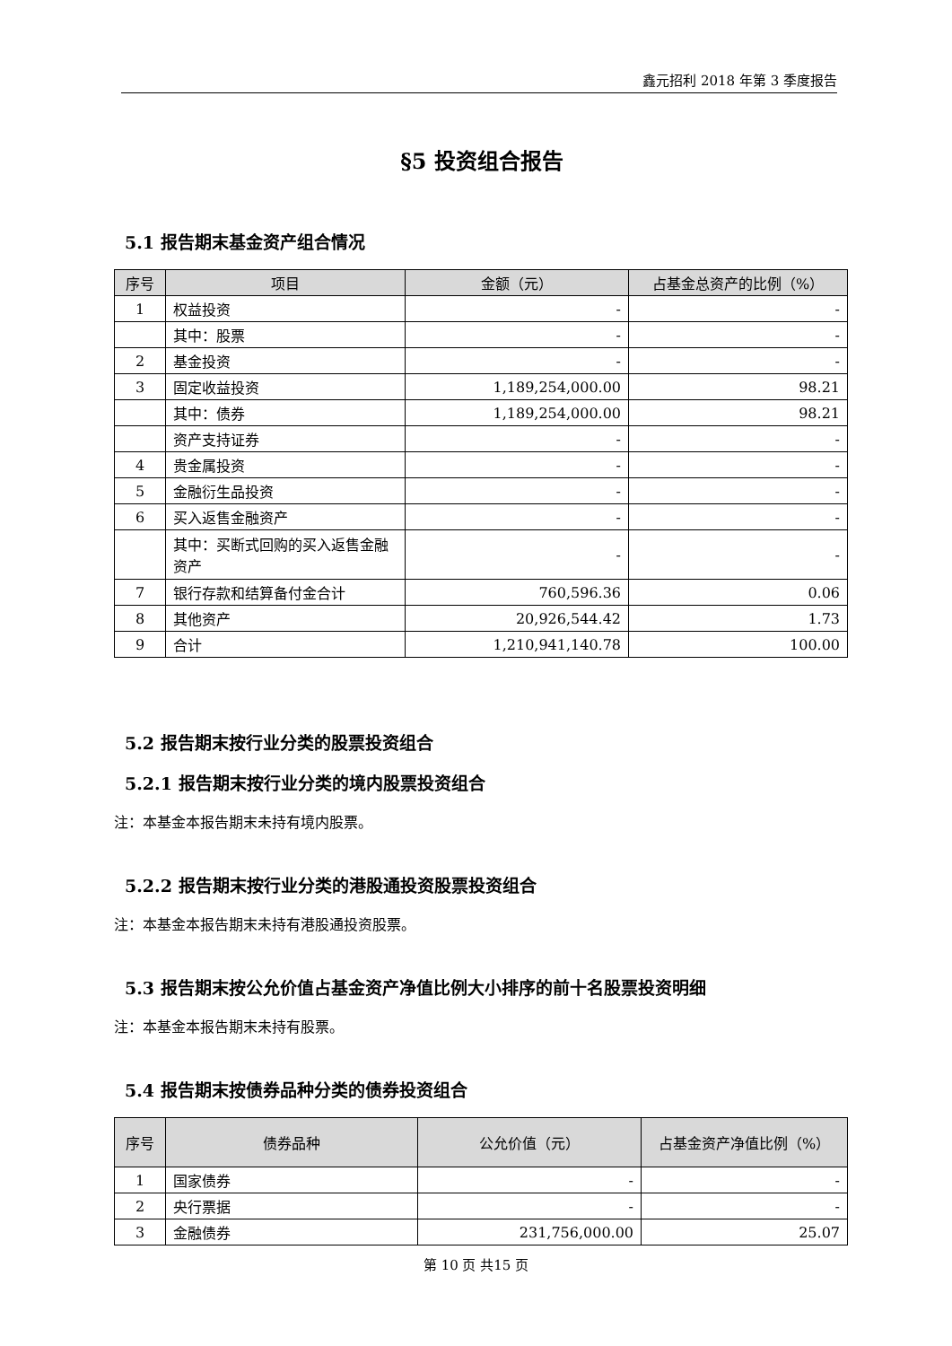鑫元招利 2018 年第 3 季度报告
§5 投资组合报告
5.1 报告期末基金资产组合情况
| 序号 | 项目 | 金额（元） | 占基金总资产的比例（%） |
| --- | --- | --- | --- |
| 1 | 权益投资 | - | - |
| | 其中：股票 | - | - |
| 2 | 基金投资 | - | - |
| 3 | 固定收益投资 | 1,189,254,000.00 | 98.21 |
| | 其中：债券 | 1,189,254,000.00 | 98.21 |
| | 资产支持证券 | - | - |
| 4 | 贵金属投资 | - | - |
| 5 | 金融衍生品投资 | - | - |
| 6 | 买入返售金融资产 | - | - |
| | 其中：买断式回购的买入返售金融资产 | - | - |
| 7 | 银行存款和结算备付金合计 | 760,596.36 | 0.06 |
| 8 | 其他资产 | 20,926,544.42 | 1.73 |
| 9 | 合计 | 1,210,941,140.78 | 100.00 |
5.2 报告期末按行业分类的股票投资组合
5.2.1 报告期末按行业分类的境内股票投资组合
注：本基金本报告期末未持有境内股票。
5.2.2 报告期末按行业分类的港股通投资股票投资组合
注：本基金本报告期末未持有港股通投资股票。
5.3 报告期末按公允价值占基金资产净值比例大小排序的前十名股票投资明细
注：本基金本报告期末未持有股票。
5.4 报告期末按债券品种分类的债券投资组合
| 序号 | 债券品种 | 公允价值（元） | 占基金资产净值比例（%） |
| --- | --- | --- | --- |
| 1 | 国家债券 | - | - |
| 2 | 央行票据 | - | - |
| 3 | 金融债券 | 231,756,000.00 | 25.07 |
第 10 页 共15 页